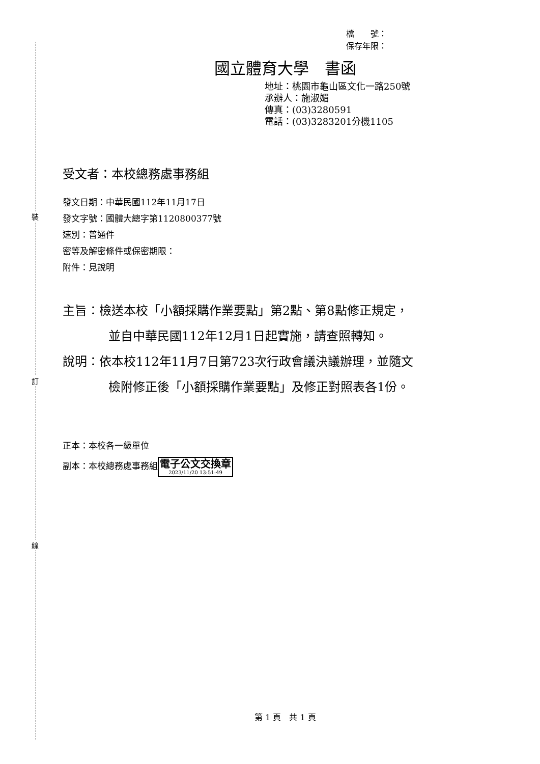檔　　號：
保存年限：
國立體育大學　書函
地址：桃園市龜山區文化一路250號
承辦人：施淑媚
傳真：(03)3280591
電話：(03)3283201分機1105
受文者：本校總務處事務組
發文日期：中華民國112年11月17日
發文字號：國體大總字第1120800377號
速別：普通件
密等及解密條件或保密期限：
附件：見說明
主旨：檢送本校「小額採購作業要點」第2點、第8點修正規定，
並自中華民國112年12月1日起實施，請查照轉知。
說明：依本校112年11月7日第723次行政會議決議辦理，並隨文
檢附修正後「小額採購作業要點」及修正對照表各1份。
正本：本校各一級單位
副本：本校總務處事務組電子公文交換章 2023/11/20 13:51:49
裝
訂
線
第 1 頁　共 1 頁